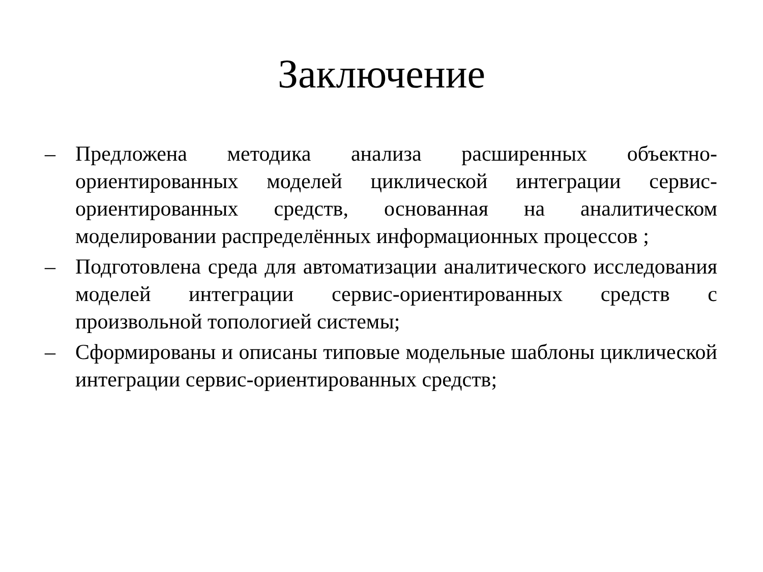Заключение
– Предложена методика анализа расширенных объектно-ориентированных моделей циклической интеграции сервис-ориентированных средств, основанная на аналитическом моделировании распределённых информационных процессов ;
– Подготовлена среда для автоматизации аналитического исследования моделей интеграции сервис-ориентированных средств с произвольной топологией системы;
– Сформированы и описаны типовые модельные шаблоны циклической интеграции сервис-ориентированных средств;